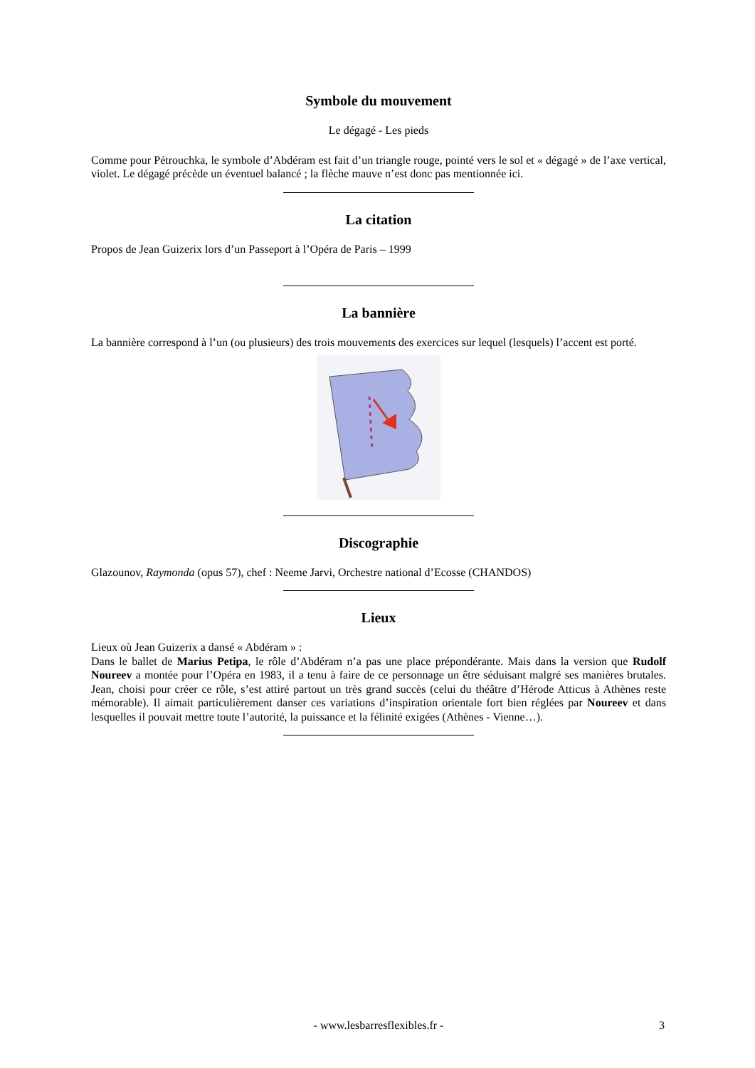Symbole du mouvement
Le dégagé - Les pieds
Comme pour Pétrouchka, le symbole d’Abdéram est fait d’un triangle rouge, pointé vers le sol et « dégagé » de l’axe vertical, violet. Le dégagé précède un éventuel balancé ; la flèche mauve n’est donc pas mentionnée ici.
La citation
Propos de Jean Guizerix lors d’un Passeport à l’Opéra de Paris – 1999
La bannière
La bannière correspond à l’un (ou plusieurs) des trois mouvements des exercices sur lequel (lesquels) l’accent est porté.
Discographie
Glazounov, Raymonda (opus 57), chef : Neeme Jarvi, Orchestre national d’Ecosse (CHANDOS)
Lieux
Lieux où Jean Guizerix a dansé « Abdéram » :
Dans le ballet de Marius Petipa, le rôle d’Abdéram n’a pas une place prépondérante. Mais dans la version que Rudolf Noureev a montée pour l’Opéra en 1983, il a tenu à faire de ce personnage un être séduisant malgré ses manières brutales. Jean, choisi pour créer ce rôle, s’est attiré partout un très grand succès (celui du théâtre d’Hérode Atticus à Athènes reste mémorable). Il aimait particulièrement danser ces variations d’inspiration orientale fort bien réglées par Noureev et dans lesquelles il pouvait mettre toute l’autorité, la puissance et la félinité exigées (Athènes - Vienne…).
- www.lesbarresflexibles.fr - 3